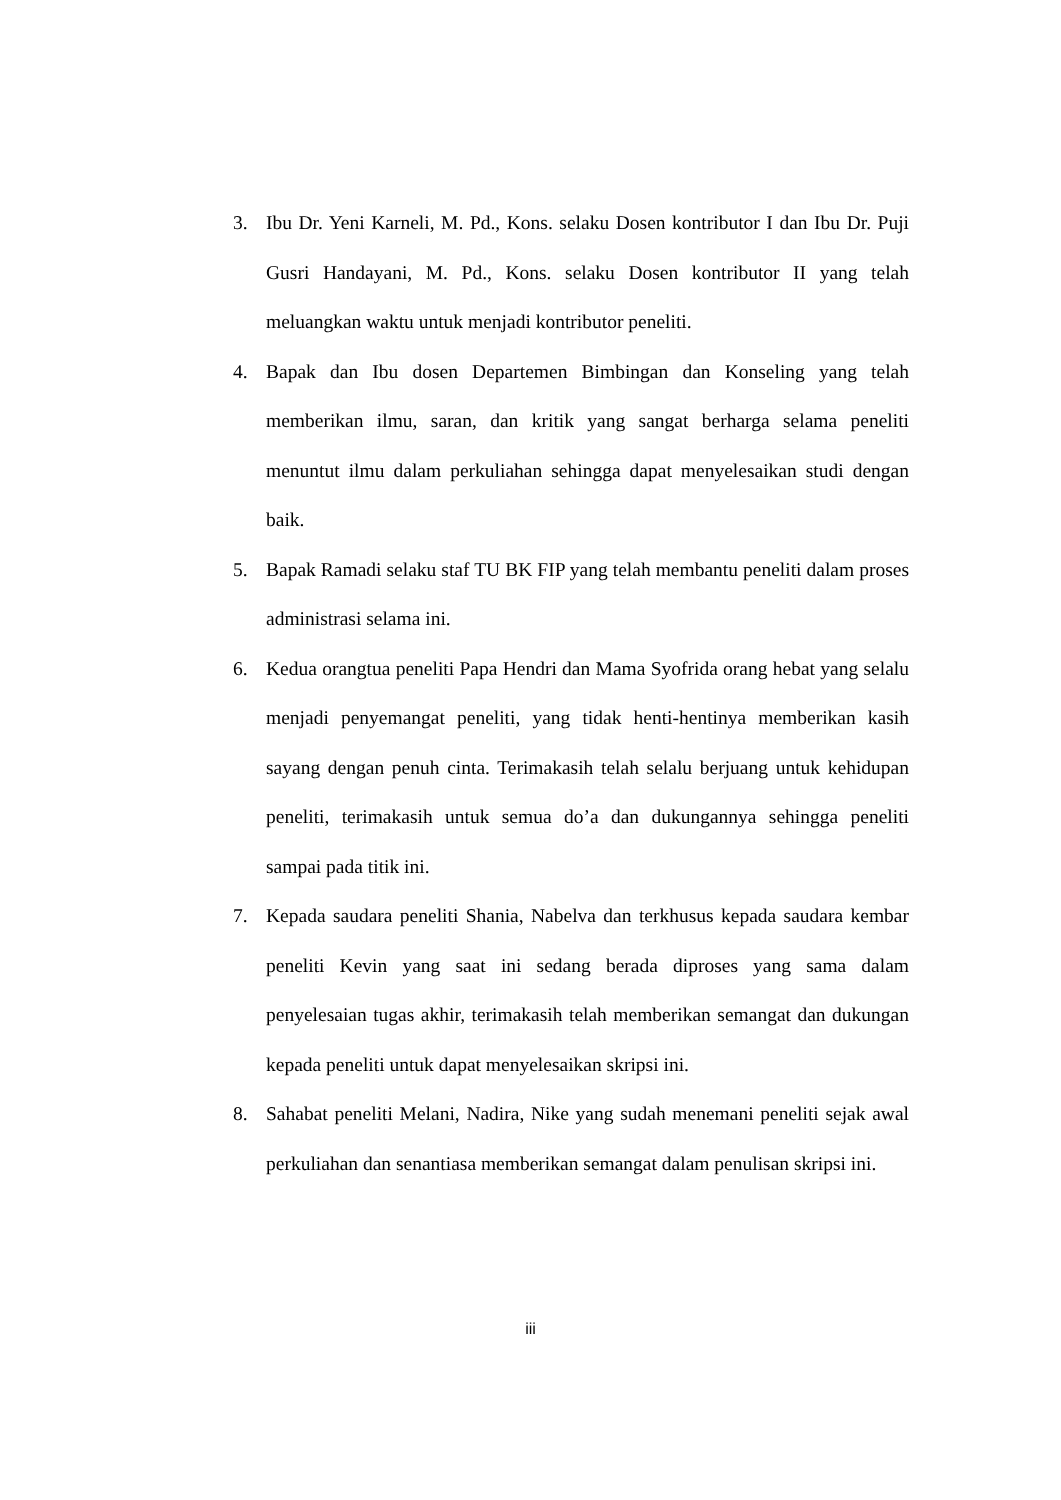3. Ibu Dr. Yeni Karneli, M. Pd., Kons. selaku Dosen kontributor I dan Ibu Dr. Puji Gusri Handayani, M. Pd., Kons. selaku Dosen kontributor II yang telah meluangkan waktu untuk menjadi kontributor peneliti.
4. Bapak dan Ibu dosen Departemen Bimbingan dan Konseling yang telah memberikan ilmu, saran, dan kritik yang sangat berharga selama peneliti menuntut ilmu dalam perkuliahan sehingga dapat menyelesaikan studi dengan baik.
5. Bapak Ramadi selaku staf TU BK FIP yang telah membantu peneliti dalam proses administrasi selama ini.
6. Kedua orangtua peneliti Papa Hendri dan Mama Syofrida orang hebat yang selalu menjadi penyemangat peneliti, yang tidak henti-hentinya memberikan kasih sayang dengan penuh cinta. Terimakasih telah selalu berjuang untuk kehidupan peneliti, terimakasih untuk semua do’a dan dukungannya sehingga peneliti sampai pada titik ini.
7. Kepada saudara peneliti Shania, Nabelva dan terkhusus kepada saudara kembar peneliti Kevin yang saat ini sedang berada diproses yang sama dalam penyelesaian tugas akhir, terimakasih telah memberikan semangat dan dukungan kepada peneliti untuk dapat menyelesaikan skripsi ini.
8. Sahabat peneliti Melani, Nadira, Nike yang sudah menemani peneliti sejak awal perkuliahan dan senantiasa memberikan semangat dalam penulisan skripsi ini.
iii